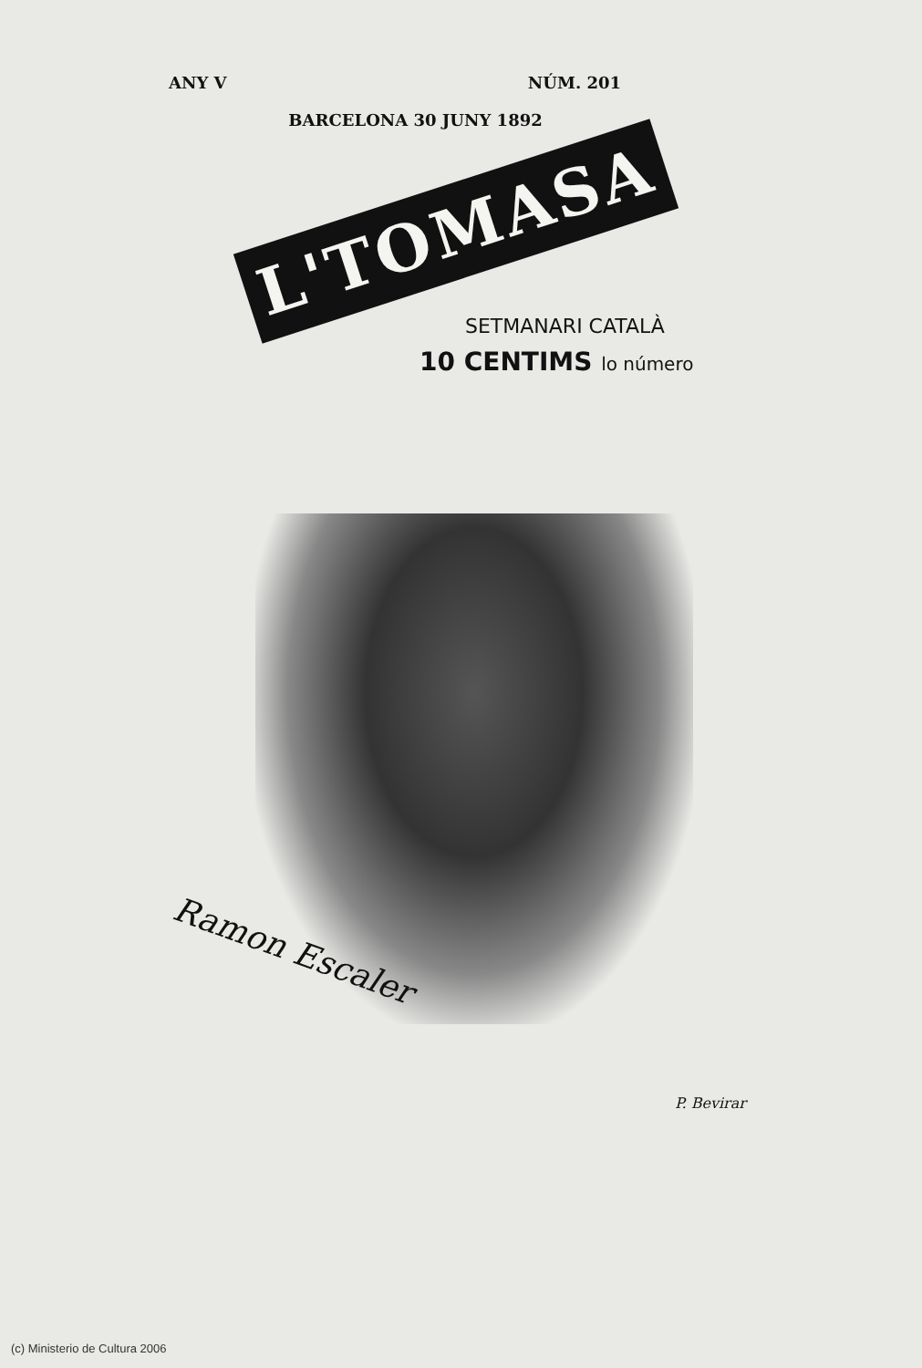ANY V NÚM. 201
BARCELONA 30 JUNY 1892
L'TOMASA
SETMANARI CATALÀ
10 CENTIMS lo número
Ramon Escaler
P. Bevirar
(c) Ministerio de Cultura 2006